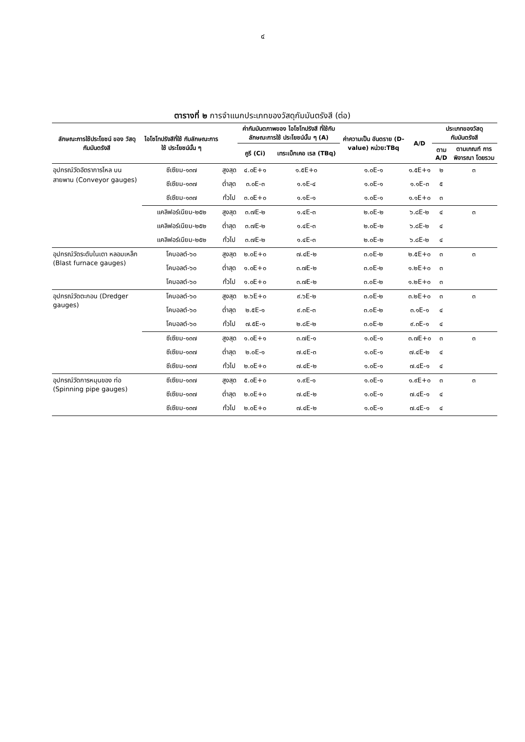๔
ตารางที่ ๒ การจำแนกประเภทของวัสดุกัมมันตรังสี (ต่อ)
| ลักษณะการใช้ประโยชน์ ของ วัสดุกัมมันตรังสี | ไอโซโทปรังสีที่ใช้ กับลักษณะการใช้ ประโยชน์นั้น ๆ | | ค่ากัมมันตภาพของ ไอโซโทปรังสี ที่ใช้กับลักษณะการใช้ ประโยชน์นั้น ๆ (A) | | ค่าความเป็น อันตราย (D-value) หน่วย:TBq | A/D | ประเภทของวัสดุกัมมันตรังสี | |
| --- | --- | --- | --- | --- | --- | --- | --- | --- |
| | | | คูรี (Ci) | เทระเบ็กเคอ เรล (TBq) | | | ตาม A/D | ตามเกณฑ์ การพิจารณา โดยรวม |
| อุปกรณ์วัดอัตราการไหล บนสายพาน (Conveyor gauges) | ซีเซียม-๑๓๗ | สูงสุด | ๔.๐E+๑ | ๑.๕E+๐ | ๑.๐E-๑ | ๑.๕E+๑ | ๒ | ๓ |
| | ซีเซียม-๑๓๗ | ต่ำสุด | ๓.๐E-๓ | ๑.๑E-๔ | ๑.๐E-๑ | ๑.๑E-๓ | ๕ | |
| | ซีเซียม-๑๓๗ | ทั่วไป | ๓.๐E+๐ | ๑.๑E-๑ | ๑.๐E-๑ | ๑.๑E+๐ | ๓ | |
| | แคลิฟอร์เนียม-๒๕๒ | สูงสุด | ๓.๗E-๒ | ๑.๔E-๓ | ๒.๐E-๒ | ๖.๘E-๒ | ๔ | ๓ |
| | แคลิฟอร์เนียม-๒๕๒ | ต่ำสุด | ๓.๗E-๒ | ๑.๔E-๓ | ๒.๐E-๒ | ๖.๘E-๒ | ๔ | |
| | แคลิฟอร์เนียม-๒๕๒ | ทั่วไป | ๓.๗E-๒ | ๑.๔E-๓ | ๒.๐E-๒ | ๖.๘E-๒ | ๔ | |
| อุปกรณ์วัดระดับในเตา หลอมเหล็ก (Blast furnace gauges) | โคบอลต์-๖๐ | สูงสุด | ๒.๐E+๐ | ๗.๔E-๒ | ๓.๐E-๒ | ๒.๕E+๐ | ๓ | ๓ |
| | โคบอลต์-๖๐ | ต่ำสุด | ๑.๐E+๐ | ๓.๗E-๒ | ๓.๐E-๒ | ๑.๒E+๐ | ๓ | |
| | โคบอลต์-๖๐ | ทั่วไป | ๑.๐E+๐ | ๓.๗E-๒ | ๓.๐E-๒ | ๑.๒E+๐ | ๓ | |
| อุปกรณ์วัดตะกอน (Dredger gauges) | โคบอลต์-๖๐ | สูงสุด | ๒.๖E+๐ | ๙.๖E-๒ | ๓.๐E-๒ | ๓.๒E+๐ | ๓ | ๓ |
| | โคบอลต์-๖๐ | ต่ำสุด | ๒.๕E-๑ | ๙.๓E-๓ | ๓.๐E-๒ | ๓.๑E-๑ | ๔ | |
| | โคบอลต์-๖๐ | ทั่วไป | ๗.๕E-๑ | ๒.๘E-๒ | ๓.๐E-๒ | ๙.๓E-๑ | ๔ | |
| | ซีเซียม-๑๓๗ | สูงสุด | ๑.๐E+๑ | ๓.๗E-๑ | ๑.๐E-๑ | ๓.๗E+๐ | ๓ | ๓ |
| | ซีเซียม-๑๓๗ | ต่ำสุด | ๒.๐E-๑ | ๗.๔E-๓ | ๑.๐E-๑ | ๗.๔E-๒ | ๔ | |
| | ซีเซียม-๑๓๗ | ทั่วไป | ๒.๐E+๐ | ๗.๔E-๒ | ๑.๐E-๑ | ๗.๔E-๑ | ๔ | |
| อุปกรณ์วัดการหมุนของ ท่อ (Spinning pipe gauges) | ซีเซียม-๑๓๗ | สูงสุด | ๕.๐E+๐ | ๑.๙E-๑ | ๑.๐E-๑ | ๑.๙E+๐ | ๓ | ๓ |
| | ซีเซียม-๑๓๗ | ต่ำสุด | ๒.๐E+๐ | ๗.๔E-๒ | ๑.๐E-๑ | ๗.๔E-๑ | ๔ | |
| | ซีเซียม-๑๓๗ | ทั่วไป | ๒.๐E+๐ | ๗.๔E-๒ | ๑.๐E-๑ | ๗.๔E-๑ | ๔ | |